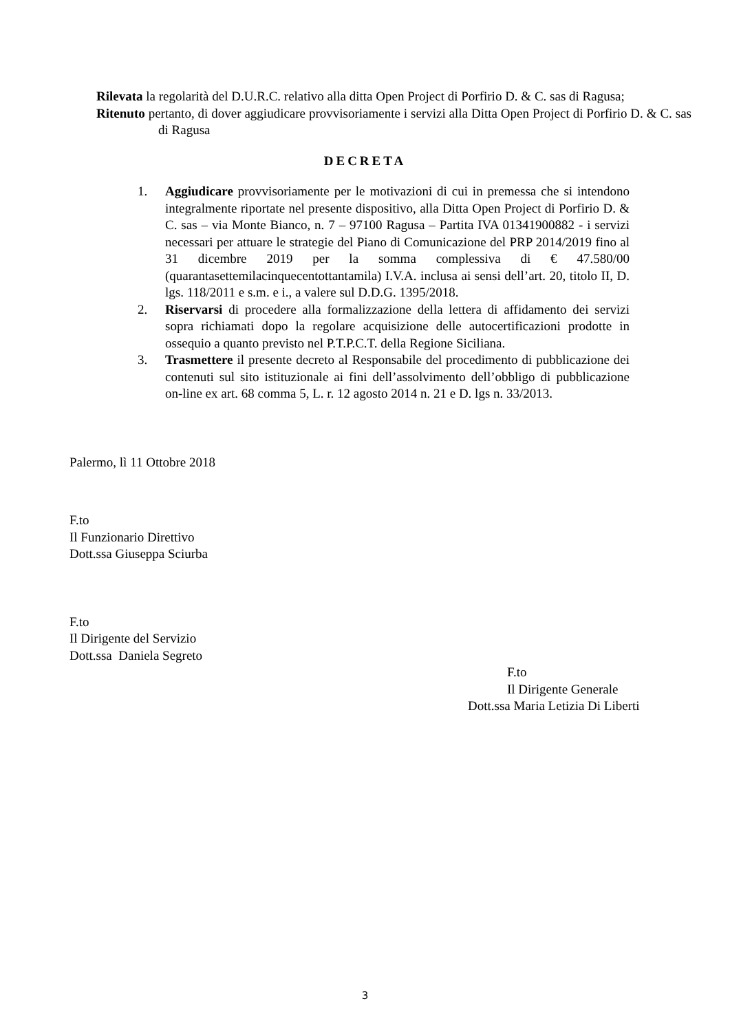Rilevata la regolarità del D.U.R.C. relativo alla ditta Open Project di Porfirio D. & C. sas di Ragusa;
Ritenuto pertanto, di dover aggiudicare provvisoriamente i servizi alla Ditta Open Project di Porfirio D. & C. sas di Ragusa
DECRETA
1. Aggiudicare provvisoriamente per le motivazioni di cui in premessa che si intendono integralmente riportate nel presente dispositivo, alla Ditta Open Project di Porfirio D. & C. sas – via Monte Bianco, n. 7 – 97100 Ragusa – Partita IVA 01341900882 - i servizi necessari per attuare le strategie del Piano di Comunicazione del PRP 2014/2019 fino al 31 dicembre 2019 per la somma complessiva di € 47.580/00 (quarantasettemilacinquecentottantamila) I.V.A. inclusa ai sensi dell’art. 20, titolo II, D. lgs. 118/2011 e s.m. e i., a valere sul D.D.G. 1395/2018.
2. Riservarsi di procedere alla formalizzazione della lettera di affidamento dei servizi sopra richiamati dopo la regolare acquisizione delle autocertificazioni prodotte in ossequio a quanto previsto nel P.T.P.C.T. della Regione Siciliana.
3. Trasmettere il presente decreto al Responsabile del procedimento di pubblicazione dei contenuti sul sito istituzionale ai fini dell’assolvimento dell’obbligo di pubblicazione on-line ex art. 68 comma 5, L. r. 12 agosto 2014 n. 21 e D. lgs n. 33/2013.
Palermo, lì 11 Ottobre 2018
F.to
Il Funzionario Direttivo
Dott.ssa Giuseppa Sciurba
F.to
Il Dirigente del Servizio
Dott.ssa Daniela Segreto
F.to
Il Dirigente Generale
Dott.ssa Maria Letizia Di Liberti
3